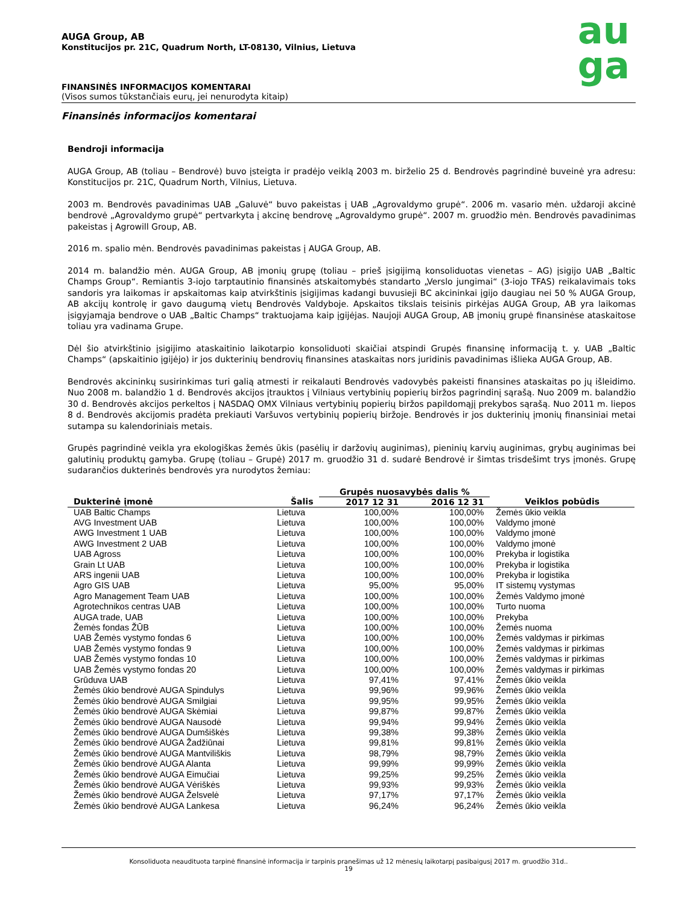au
ga
AUGA Group, AB
Konstitucijos pr. 21C, Quadrum North, LT-08130, Vilnius, Lietuva
FINANSINĖS INFORMACIJOS KOMENTARAI
(Visos sumos tūkstančiais eurų, jei nenurodyta kitaip)
Finansinės informacijos komentarai
Bendroji informacija
AUGA Group, AB (toliau – Bendrovė) buvo įsteigta ir pradėjo veiklą 2003 m. birželio 25 d. Bendrovės pagrindinė buveinė yra adresu: Konstitucijos pr. 21C, Quadrum North, Vilnius, Lietuva.
2003 m. Bendrovės pavadinimas UAB „Galuvė“ buvo pakeistas į UAB „Agrovaldymo grupė“. 2006 m. vasario mėn. uždaroji akcinė bendrovė „Agrovaldymo grupė“ pertvarkyta į akcinę bendrovę „Agrovaldymo grupė“. 2007 m. gruodžio mėn. Bendrovės pavadinimas pakeistas į Agrowill Group, AB.
2016 m. spalio mėn. Bendrovės pavadinimas pakeistas į AUGA Group, AB.
2014 m. balandžio mėn. AUGA Group, AB įmonių grupę (toliau – prieš įsigijimą konsoliduotas vienetas – AG) įsigijo UAB „Baltic Champs Group“. Remiantis 3-iojo tarptautinio finansinės atskaitomybės standarto „Verslo jungimai“ (3-iojo TFAS) reikalavimais toks sandoris yra laikomas ir apskaitomas kaip atvirkštinis įsigijimas kadangi buvusieji BC akcininkai įgijo daugiau nei 50 % AUGA Group, AB akcijų kontrolę ir gavo daugumą vietų Bendrovės Valdyboje. Apskaitos tikslais teisinis pirkėjas AUGA Group, AB yra laikomas įsigyjamąja bendrove o UAB „Baltic Champs“ traktuojama kaip įgijėjas. Naujoji AUGA Group, AB įmonių grupė finansinėse ataskaitose toliau yra vadinama Grupe.
Dėl šio atvirkštinio įsigijimo ataskaitinio laikotarpio konsoliduoti skaičiai atspindi Grupės finansinę informaciją t. y. UAB „Baltic Champs“ (apskaitinio įgijėjo) ir jos dukterinių bendrovių finansines ataskaitas nors juridinis pavadinimas išlieka AUGA Group, AB.
Bendrovės akcininkų susirinkimas turi galią atmesti ir reikalauti Bendrovės vadovybės pakeisti finansines ataskaitas po jų išleidimo. Nuo 2008 m. balandžio 1 d. Bendrovės akcijos įtrauktos į Vilniaus vertybinių popierių biržos pagrindinį sąrašą. Nuo 2009 m. balandžio 30 d. Bendrovės akcijos perkeltos į NASDAQ OMX Vilniaus vertybinių popierių biržos papildomąjį prekybos sąrašą. Nuo 2011 m. liepos 8 d. Bendrovės akcijomis pradėta prekiauti Varšuvos vertybinių popierių biržoje. Bendrovės ir jos dukterinių įmonių finansiniai metai sutampa su kalendoriniais metais.
Grupės pagrindinė veikla yra ekologiškas žemės ūkis (pasėlių ir daržovių auginimas), pieninių karvių auginimas, grybų auginimas bei galutinių produktų gamyba. Grupę (toliau – Grupė) 2017 m. gruodžio 31 d. sudarė Bendrovė ir šimtas trisdešimt trys įmonės. Grupę sudarančios dukterinės bendrovės yra nurodytos žemiau:
| | | Grupės nuosavybės dalis % | | |
| --- | --- | --- | --- | --- |
| Dukterinė įmonė | Šalis | 2017 12 31 | 2016 12 31 | Veiklos pobūdis |
| UAB Baltic Champs | Lietuva | 100,00% | 100,00% | Žemės ūkio veikla |
| AVG Investment UAB | Lietuva | 100,00% | 100,00% | Valdymo įmonė |
| AWG Investment 1 UAB | Lietuva | 100,00% | 100,00% | Valdymo įmonė |
| AWG Investment 2 UAB | Lietuva | 100,00% | 100,00% | Valdymo įmonė |
| UAB Agross | Lietuva | 100,00% | 100,00% | Prekyba ir logistika |
| Grain Lt UAB | Lietuva | 100,00% | 100,00% | Prekyba ir logistika |
| ARS ingenii UAB | Lietuva | 100,00% | 100,00% | Prekyba ir logistika |
| Agro GIS UAB | Lietuva | 95,00% | 95,00% | IT sistemų vystymas |
| Agro Management Team UAB | Lietuva | 100,00% | 100,00% | Žemės Valdymo įmonė |
| Agrotechnikos centras UAB | Lietuva | 100,00% | 100,00% | Turto nuoma |
| AUGA trade, UAB | Lietuva | 100,00% | 100,00% | Prekyba |
| Žemės fondas ŽŪB | Lietuva | 100,00% | 100,00% | Žemės nuoma |
| UAB Žemės vystymo fondas 6 | Lietuva | 100,00% | 100,00% | Žemės valdymas ir pirkimas |
| UAB Žemės vystymo fondas 9 | Lietuva | 100,00% | 100,00% | Žemės valdymas ir pirkimas |
| UAB Žemės vystymo fondas 10 | Lietuva | 100,00% | 100,00% | Žemės valdymas ir pirkimas |
| UAB Žemės vystymo fondas 20 | Lietuva | 100,00% | 100,00% | Žemės valdymas ir pirkimas |
| Grūduva UAB | Lietuva | 97,41% | 97,41% | Žemės ūkio veikla |
| Žemės ūkio bendrovė AUGA Spindulys | Lietuva | 99,96% | 99,96% | Žemės ūkio veikla |
| Žemės ūkio bendrovė AUGA Smilgiai | Lietuva | 99,95% | 99,95% | Žemės ūkio veikla |
| Žemės ūkio bendrovė AUGA Skėmiai | Lietuva | 99,87% | 99,87% | Žemės ūkio veikla |
| Žemės ūkio bendrovė AUGA Nausodė | Lietuva | 99,94% | 99,94% | Žemės ūkio veikla |
| Žemės ūkio bendrovė AUGA Dumšiškės | Lietuva | 99,38% | 99,38% | Žemės ūkio veikla |
| Žemės ūkio bendrovė AUGA Žadžiūnai | Lietuva | 99,81% | 99,81% | Žemės ūkio veikla |
| Žemės ūkio bendrovė AUGA Mantviliškis | Lietuva | 98,79% | 98,79% | Žemės ūkio veikla |
| Žemės ūkio bendrovė AUGA Alanta | Lietuva | 99,99% | 99,99% | Žemės ūkio veikla |
| Žemės ūkio bendrovė AUGA Eimučiai | Lietuva | 99,25% | 99,25% | Žemės ūkio veikla |
| Žemės ūkio bendrovė AUGA Vėriškės | Lietuva | 99,93% | 99,93% | Žemės ūkio veikla |
| Žemės ūkio bendrovė AUGA Želsvelė | Lietuva | 97,17% | 97,17% | Žemės ūkio veikla |
| Žemės ūkio bendrovė AUGA Lankesa | Lietuva | 96,24% | 96,24% | Žemės ūkio veikla |
Konsoliduota neaudituota tarpinė finansinė informacija ir tarpinis pranešimas už 12 mėnesių laikotarpį pasibaigusį 2017 m. gruodžio 31d..
19